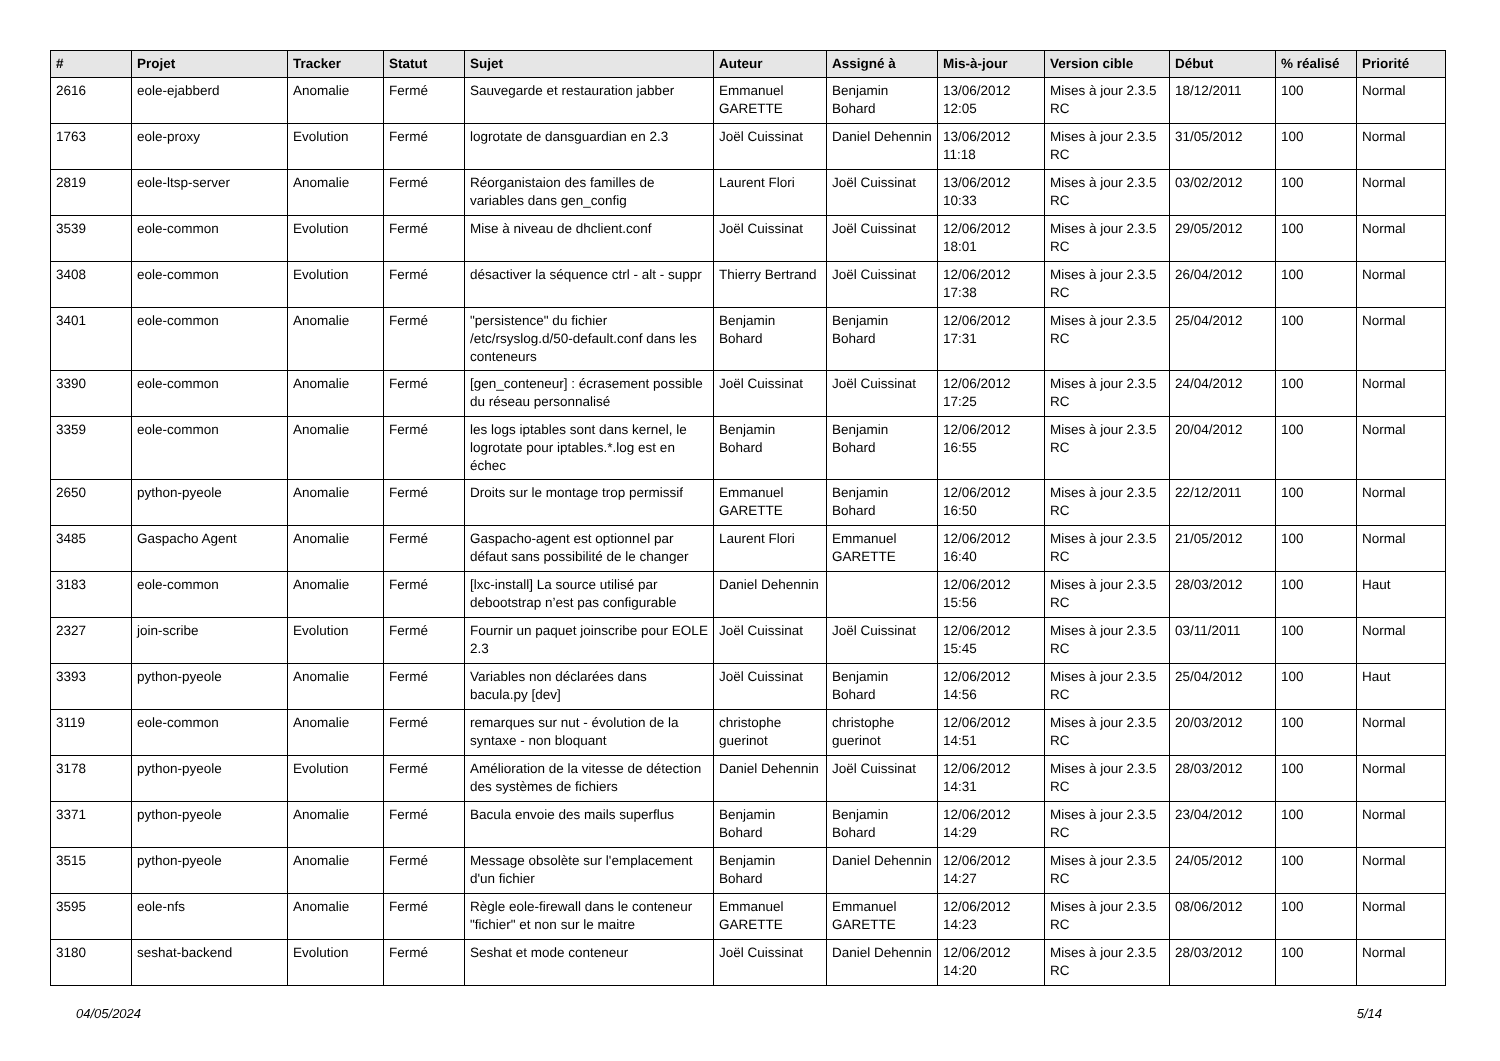| # | Projet | Tracker | Statut | Sujet | Auteur | Assigné à | Mis-à-jour | Version cible | Début | % réalisé | Priorité |
| --- | --- | --- | --- | --- | --- | --- | --- | --- | --- | --- | --- |
| 2616 | eole-ejabberd | Anomalie | Fermé | Sauvegarde et restauration jabber | Emmanuel GARETTE | Benjamin Bohard | 13/06/2012 12:05 | Mises à jour 2.3.5 RC | 18/12/2011 | 100 | Normal |
| 1763 | eole-proxy | Evolution | Fermé | logrotate de dansguardian en 2.3 | Joël Cuissinat | Daniel Dehennin | 13/06/2012 11:18 | Mises à jour 2.3.5 RC | 31/05/2012 | 100 | Normal |
| 2819 | eole-ltsp-server | Anomalie | Fermé | Réorganistaion des familles de variables dans gen_config | Laurent Flori | Joël Cuissinat | 13/06/2012 10:33 | Mises à jour 2.3.5 RC | 03/02/2012 | 100 | Normal |
| 3539 | eole-common | Evolution | Fermé | Mise à niveau de dhclient.conf | Joël Cuissinat | Joël Cuissinat | 12/06/2012 18:01 | Mises à jour 2.3.5 RC | 29/05/2012 | 100 | Normal |
| 3408 | eole-common | Evolution | Fermé | désactiver la séquence ctrl - alt - suppr | Thierry Bertrand | Joël Cuissinat | 12/06/2012 17:38 | Mises à jour 2.3.5 RC | 26/04/2012 | 100 | Normal |
| 3401 | eole-common | Anomalie | Fermé | "persistence" du fichier /etc/rsyslog.d/50-default.conf dans les conteneurs | Benjamin Bohard | Benjamin Bohard | 12/06/2012 17:31 | Mises à jour 2.3.5 RC | 25/04/2012 | 100 | Normal |
| 3390 | eole-common | Anomalie | Fermé | [gen_conteneur] : écrasement possible du réseau personnalisé | Joël Cuissinat | Joël Cuissinat | 12/06/2012 17:25 | Mises à jour 2.3.5 RC | 24/04/2012 | 100 | Normal |
| 3359 | eole-common | Anomalie | Fermé | les logs iptables sont dans kernel, le logrotate pour iptables.*.log est en échec | Benjamin Bohard | Benjamin Bohard | 12/06/2012 16:55 | Mises à jour 2.3.5 RC | 20/04/2012 | 100 | Normal |
| 2650 | python-pyeole | Anomalie | Fermé | Droits sur le montage trop permissif | Emmanuel GARETTE | Benjamin Bohard | 12/06/2012 16:50 | Mises à jour 2.3.5 RC | 22/12/2011 | 100 | Normal |
| 3485 | Gaspacho Agent | Anomalie | Fermé | Gaspacho-agent est optionnel par défaut sans possibilité de le changer | Laurent Flori | Emmanuel GARETTE | 12/06/2012 16:40 | Mises à jour 2.3.5 RC | 21/05/2012 | 100 | Normal |
| 3183 | eole-common | Anomalie | Fermé | [lxc-install] La source utilisé par debootstrap n’est pas configurable | Daniel Dehennin | | 12/06/2012 15:56 | Mises à jour 2.3.5 RC | 28/03/2012 | 100 | Haut |
| 2327 | join-scribe | Evolution | Fermé | Fournir un paquet joinscribe pour EOLE 2.3 | Joël Cuissinat | Joël Cuissinat | 12/06/2012 15:45 | Mises à jour 2.3.5 RC | 03/11/2011 | 100 | Normal |
| 3393 | python-pyeole | Anomalie | Fermé | Variables non déclarées dans bacula.py [dev] | Joël Cuissinat | Benjamin Bohard | 12/06/2012 14:56 | Mises à jour 2.3.5 RC | 25/04/2012 | 100 | Haut |
| 3119 | eole-common | Anomalie | Fermé | remarques sur nut - évolution de la syntaxe - non bloquant | christophe guerinot | christophe guerinot | 12/06/2012 14:51 | Mises à jour 2.3.5 RC | 20/03/2012 | 100 | Normal |
| 3178 | python-pyeole | Evolution | Fermé | Amélioration de la vitesse de détection des systèmes de fichiers | Daniel Dehennin | Joël Cuissinat | 12/06/2012 14:31 | Mises à jour 2.3.5 RC | 28/03/2012 | 100 | Normal |
| 3371 | python-pyeole | Anomalie | Fermé | Bacula envoie des mails superflus | Benjamin Bohard | Benjamin Bohard | 12/06/2012 14:29 | Mises à jour 2.3.5 RC | 23/04/2012 | 100 | Normal |
| 3515 | python-pyeole | Anomalie | Fermé | Message obsolète sur l'emplacement d'un fichier | Benjamin Bohard | Daniel Dehennin | 12/06/2012 14:27 | Mises à jour 2.3.5 RC | 24/05/2012 | 100 | Normal |
| 3595 | eole-nfs | Anomalie | Fermé | Règle eole-firewall dans le conteneur "fichier" et non sur le maitre | Emmanuel GARETTE | Emmanuel GARETTE | 12/06/2012 14:23 | Mises à jour 2.3.5 RC | 08/06/2012 | 100 | Normal |
| 3180 | seshat-backend | Evolution | Fermé | Seshat et mode conteneur | Joël Cuissinat | Daniel Dehennin | 12/06/2012 14:20 | Mises à jour 2.3.5 RC | 28/03/2012 | 100 | Normal |
04/05/2024 5/14